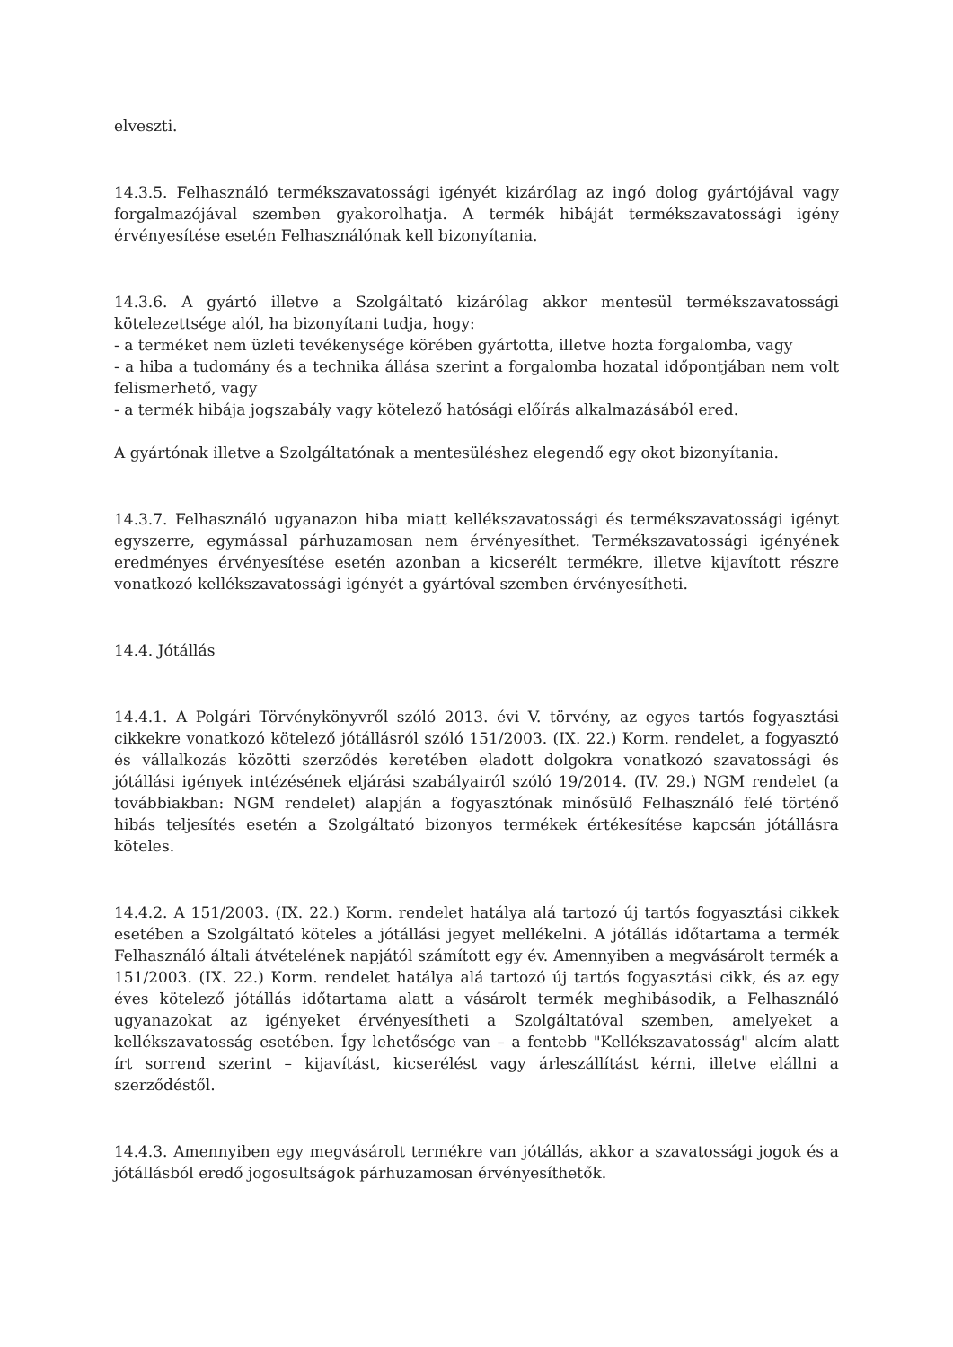elveszti.
14.3.5. Felhasználó termékszavatossági igényét kizárólag az ingó dolog gyártójával vagy forgalmazójával szemben gyakorolhatja. A termék hibáját termékszavatossági igény érvényesítése esetén Felhasználónak kell bizonyítania.
14.3.6. A gyártó illetve a Szolgáltató kizárólag akkor mentesül termékszavatossági kötelezettsége alól, ha bizonyítani tudja, hogy:
- a terméket nem üzleti tevékenysége körében gyártotta, illetve hozta forgalomba, vagy
- a hiba a tudomány és a technika állása szerint a forgalomba hozatal időpontjában nem volt felismerhető, vagy
- a termék hibája jogszabály vagy kötelező hatósági előírás alkalmazásából ered.
A gyártónak illetve a Szolgáltatónak a mentesüléshez elegendő egy okot bizonyítania.
14.3.7. Felhasználó ugyanazon hiba miatt kellékszavatossági és termékszavatossági igényt egyszerre, egymással párhuzamosan nem érvényesíthet. Termékszavatossági igényének eredményes érvényesítése esetén azonban a kicserélt termékre, illetve kijavított részre vonatkozó kellékszavatossági igényét a gyártóval szemben érvényesítheti.
14.4. Jótállás
14.4.1. A Polgári Törvénykönyvről szóló 2013. évi V. törvény, az egyes tartós fogyasztási cikkekre vonatkozó kötelező jótállásról szóló 151/2003. (IX. 22.) Korm. rendelet, a fogyasztó és vállalkozás közötti szerződés keretében eladott dolgokra vonatkozó szavatossági és jótállási igények intézésének eljárási szabályairól szóló 19/2014. (IV. 29.) NGM rendelet (a továbbiakban: NGM rendelet) alapján a fogyasztónak minősülő Felhasználó felé történő hibás teljesítés esetén a Szolgáltató bizonyos termékek értékesítése kapcsán jótállásra köteles.
14.4.2. A 151/2003. (IX. 22.) Korm. rendelet hatálya alá tartozó új tartós fogyasztási cikkek esetében a Szolgáltató köteles a jótállási jegyet mellékelni. A jótállás időtartama a termék Felhasználó általi átvételének napjától számított egy év. Amennyiben a megvásárolt termék a 151/2003. (IX. 22.) Korm. rendelet hatálya alá tartozó új tartós fogyasztási cikk, és az egy éves kötelező jótállás időtartama alatt a vásárolt termék meghibásodik, a Felhasználó ugyanazokat az igényeket érvényesítheti a Szolgáltatóval szemben, amelyeket a kellékszavatosság esetében. Így lehetősége van – a fentebb "Kellékszavatosság" alcím alatt írt sorrend szerint – kijavítást, kicserélést vagy árleszállítást kérni, illetve elállni a szerződéstől.
14.4.3. Amennyiben egy megvásárolt termékre van jótállás, akkor a szavatossági jogok és a jótállásból eredő jogosultságok párhuzamosan érvényesíthetők.